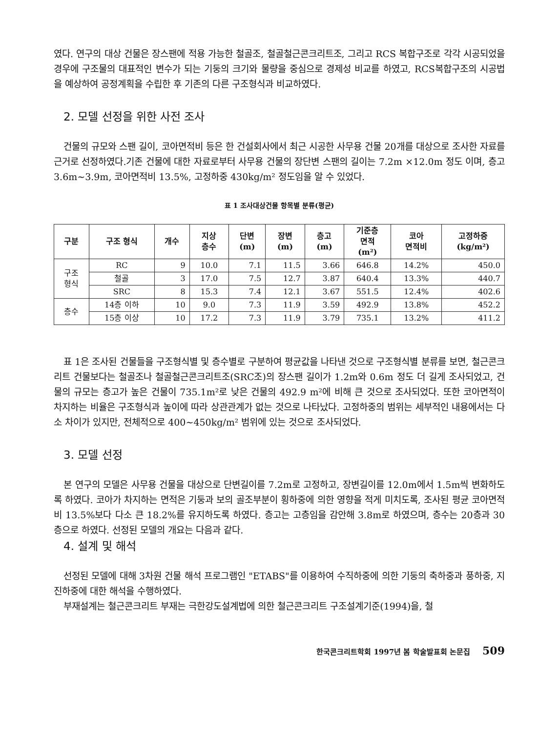였다. 연구의 대상 건물은 장스팬에 적용 가능한 철골조, 철골철근콘크리트조, 그리고 RCS 복합구조로 각각 시공되었을 경우에 구조물의 대표적인 변수가 되는 기둥의 크기와 물량을 중심으로 경제성 비교를 하였고, RCS복합구조의 시공법을 예상하여 공정계획을 수립한 후 기존의 다른 구조형식과 비교하였다.
2. 모델 선정을 위한 사전 조사
건물의 규모와 스팬 길이, 코아면적비 등은 한 건설회사에서 최근 시공한 사무용 건물 20개를 대상으로 조사한 자료를 근거로 선정하였다.기존 건물에 대한 자료로부터 사무용 건물의 장단변 스팬의 길이는 7.2m ×12.0m 정도 이며, 층고 3.6m~3.9m, 코아면적비 13.5%, 고정하중 430kg/m² 정도임을 알 수 있었다.
표 1 조사대상건물 항목별 분류(평균)
| 구분 | 구조 형식 | 개수 | 지상 층수 | 단변 (m) | 장변 (m) | 층고 (m) | 기준층 면적 (m²) | 코아 면적비 | 고정하중 (kg/m²) |
| --- | --- | --- | --- | --- | --- | --- | --- | --- | --- |
| 구조 형식 | RC | 9 | 10.0 | 7.1 | 11.5 | 3.66 | 646.8 | 14.2% | 450.0 |
| | 철골 | 3 | 17.0 | 7.5 | 12.7 | 3.87 | 640.4 | 13.3% | 440.7 |
| | SRC | 8 | 15.3 | 7.4 | 12.1 | 3.67 | 551.5 | 12.4% | 402.6 |
| 층수 | 14층 이하 | 10 | 9.0 | 7.3 | 11.9 | 3.59 | 492.9 | 13.8% | 452.2 |
| | 15층 이상 | 10 | 17.2 | 7.3 | 11.9 | 3.79 | 735.1 | 13.2% | 411.2 |
표 1은 조사된 건물들을 구조형식별 및 층수별로 구분하여 평균값을 나타낸 것으로 구조형식별 분류를 보면, 철근콘크리트 건물보다는 철골조나 철골철근콘크리트조(SRC조)의 장스팬 길이가 1.2m와 0.6m 정도 더 길게 조사되었고, 건물의 규모는 층고가 높은 건물이 735.1m²로 낮은 건물의 492.9 m²에 비해 큰 것으로 조사되었다. 또한 코아면적이 차지하는 비율은 구조형식과 높이에 따라 상관관계가 없는 것으로 나타났다. 고정하중의 범위는 세부적인 내용에서는 다소 차이가 있지만, 전체적으로 400~450kg/m² 범위에 있는 것으로 조사되었다.
3. 모델 선정
본 연구의 모델은 사무용 건물을 대상으로 단변길이를 7.2m로 고정하고, 장변길이를 12.0m에서 1.5m씩 변화하도록 하였다. 코아가 차지하는 면적은 기둥과 보의 골조부분이 횡하중에 의한 영향을 적게 미치도록, 조사된 평균 코아면적비 13.5%보다 다소 큰 18.2%를 유지하도록 하였다. 층고는 고층임을 감안해 3.8m로 하였으며, 층수는 20층과 30층으로 하였다. 선정된 모델의 개요는 다음과 같다.
4. 설계 및 해석
선정된 모델에 대해 3차원 건물 해석 프로그램인 "ETABS"를 이용하여 수직하중에 의한 기둥의 축하중과 풍하중, 지진하중에 대한 해석을 수행하였다.
부재설계는 철근콘크리트 부재는 극한강도설계법에 의한 철근콘크리트 구조설계기준(1994)을, 철
한국콘크리트학회 1997년 봄 학술발표회 논문집 509